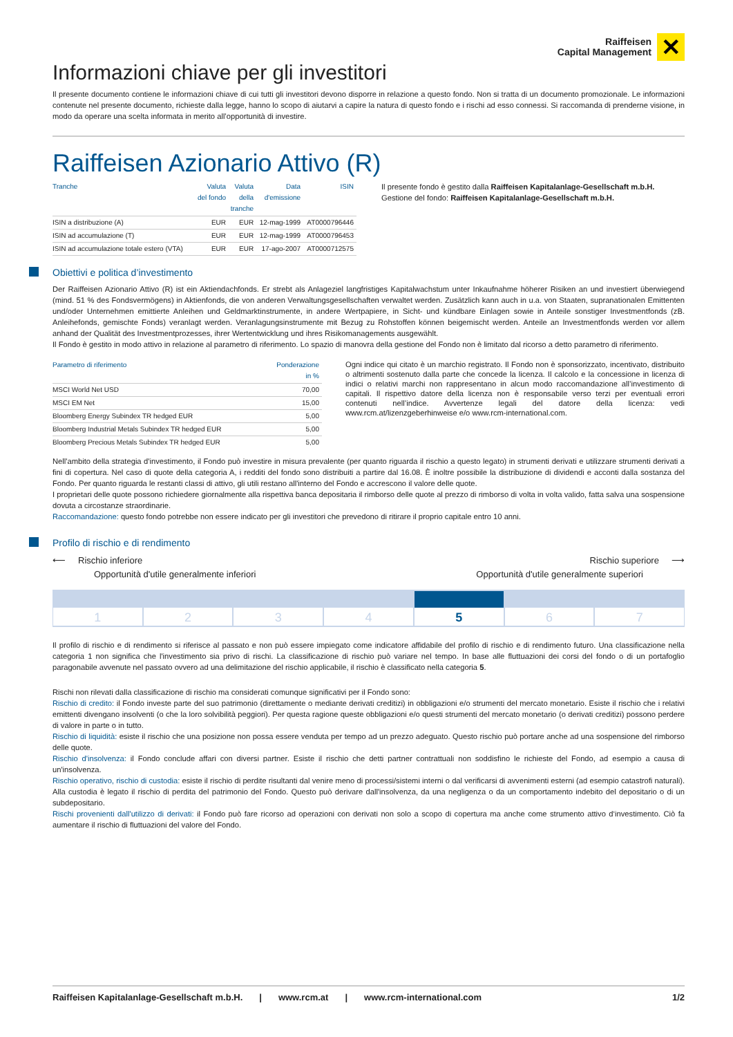Raiffeisen
Capital Management
✕
Informazioni chiave per gli investitori
Il presente documento contiene le informazioni chiave di cui tutti gli investitori devono disporre in relazione a questo fondo. Non si tratta di un documento promozionale. Le informazioni contenute nel presente documento, richieste dalla legge, hanno lo scopo di aiutarvi a capire la natura di questo fondo e i rischi ad esso connessi. Si raccomanda di prenderne visione, in modo da operare una scelta informata in merito all’opportunità di investire.
Raiffeisen Azionario Attivo (R)
| Tranche | Valuta del fondo | Valuta della tranche | Data d'emissione | ISIN |
| --- | --- | --- | --- | --- |
| ISIN a distribuzione (A) | EUR | EUR | 12-mag-1999 | AT0000796446 |
| ISIN ad accumulazione (T) | EUR | EUR | 12-mag-1999 | AT0000796453 |
| ISIN ad accumulazione totale estero (VTA) | EUR | EUR | 17-ago-2007 | AT0000712575 |
Il presente fondo è gestito dalla Raiffeisen Kapitalanlage-Gesellschaft m.b.H.
Gestione del fondo: Raiffeisen Kapitalanlage-Gesellschaft m.b.H.
Obiettivi e politica d’investimento
Der Raiffeisen Azionario Attivo (R) ist ein Aktiendachfonds. Er strebt als Anlageziel langfristiges Kapitalwachstum unter Inkaufnahme höherer Risiken an und investiert überwiegend (mind. 51 % des Fondsvermögens) in Aktienfonds, die von anderen Verwaltungsgesellschaften verwaltet werden. Zusätzlich kann auch in u.a. von Staaten, supranationalen Emittenten und/oder Unternehmen emittierte Anleihen und Geldmarktinstrumente, in andere Wertpapiere, in Sicht- und kündbare Einlagen sowie in Anteile sonstiger Investmentfonds (zB. Anleihefonds, gemischte Fonds) veranlagt werden. Veranlagungsinstrumente mit Bezug zu Rohstoffen können beigemischt werden. Anteile an Investmentfonds werden vor allem anhand der Qualität des Investmentprozesses, ihrer Wertentwicklung und ihres Risikomanagements ausgewählt.
Il Fondo è gestito in modo attivo in relazione al parametro di riferimento. Lo spazio di manovra della gestione del Fondo non è limitato dal ricorso a detto parametro di riferimento.
| Parametro di riferimento | Ponderazione in % |
| --- | --- |
| MSCI World Net USD | 70,00 |
| MSCI EM Net | 15,00 |
| Bloomberg Energy Subindex TR hedged EUR | 5,00 |
| Bloomberg Industrial Metals Subindex TR hedged EUR | 5,00 |
| Bloomberg Precious Metals Subindex TR hedged EUR | 5,00 |
Ogni indice qui citato è un marchio registrato. Il Fondo non è sponsorizzato, incentivato, distribuito o altrimenti sostenuto dalla parte che concede la licenza. Il calcolo e la concessione in licenza di indici o relativi marchi non rappresentano in alcun modo raccomandazione all’investimento di capitali. Il rispettivo datore della licenza non è responsabile verso terzi per eventuali errori contenuti nell’indice. Avvertenze legali del datore della licenza: vedi www.rcm.at/lizenzgeberhinweise e/o www.rcm-international.com.
Nell'ambito della strategia d'investimento, il Fondo può investire in misura prevalente (per quanto riguarda il rischio a questo legato) in strumenti derivati e utilizzare strumenti derivati a fini di copertura. Nel caso di quote della categoria A, i redditi del fondo sono distribuiti a partire dal 16.08. È inoltre possibile la distribuzione di dividendi e acconti dalla sostanza del Fondo. Per quanto riguarda le restanti classi di attivo, gli utili restano all'interno del Fondo e accrescono il valore delle quote.
I proprietari delle quote possono richiedere giornalmente alla rispettiva banca depositaria il rimborso delle quote al prezzo di rimborso di volta in volta valido, fatta salva una sospensione dovuta a circostanze straordinarie.
Raccomandazione: questo fondo potrebbe non essere indicato per gli investitori che prevedono di ritirare il proprio capitale entro 10 anni.
Profilo di rischio e di rendimento
⟵ Rischio inferiore
Opportunità d'utile generalmente inferiori
Rischio superiore ⟶
Opportunità d'utile generalmente superiori
1 2 3 4 5 6 7
Il profilo di rischio e di rendimento si riferisce al passato e non può essere impiegato come indicatore affidabile del profilo di rischio e di rendimento futuro. Una classificazione nella categoria 1 non significa che l'investimento sia privo di rischi. La classificazione di rischio può variare nel tempo. In base alle fluttuazioni dei corsi del fondo o di un portafoglio paragonabile avvenute nel passato ovvero ad una delimitazione del rischio applicabile, il rischio è classificato nella categoria 5.
Rischi non rilevati dalla classificazione di rischio ma considerati comunque significativi per il Fondo sono:
Rischio di credito: il Fondo investe parte del suo patrimonio (direttamente o mediante derivati creditizi) in obbligazioni e/o strumenti del mercato monetario. Esiste il rischio che i relativi emittenti divengano insolventi (o che la loro solvibilità peggiori). Per questa ragione queste obbligazioni e/o questi strumenti del mercato monetario (o derivati creditizi) possono perdere di valore in parte o in tutto.
Rischio di liquidità: esiste il rischio che una posizione non possa essere venduta per tempo ad un prezzo adeguato. Questo rischio può portare anche ad una sospensione del rimborso delle quote.
Rischio d'insolvenza: il Fondo conclude affari con diversi partner. Esiste il rischio che detti partner contrattuali non soddisfino le richieste del Fondo, ad esempio a causa di un'insolvenza.
Rischio operativo, rischio di custodia: esiste il rischio di perdite risultanti dal venire meno di processi/sistemi interni o dal verificarsi di avvenimenti esterni (ad esempio catastrofi naturali). Alla custodia è legato il rischio di perdita del patrimonio del Fondo. Questo può derivare dall'insolvenza, da una negligenza o da un comportamento indebito del depositario o di un subdepositario.
Rischi provenienti dall'utilizzo di derivati: il Fondo può fare ricorso ad operazioni con derivati non solo a scopo di copertura ma anche come strumento attivo d‘investimento. Ciò fa aumentare il rischio di fluttuazioni del valore del Fondo.
Raiffeisen Kapitalanlage-Gesellschaft m.b.H. | www.rcm.at | www.rcm-international.com 1/2